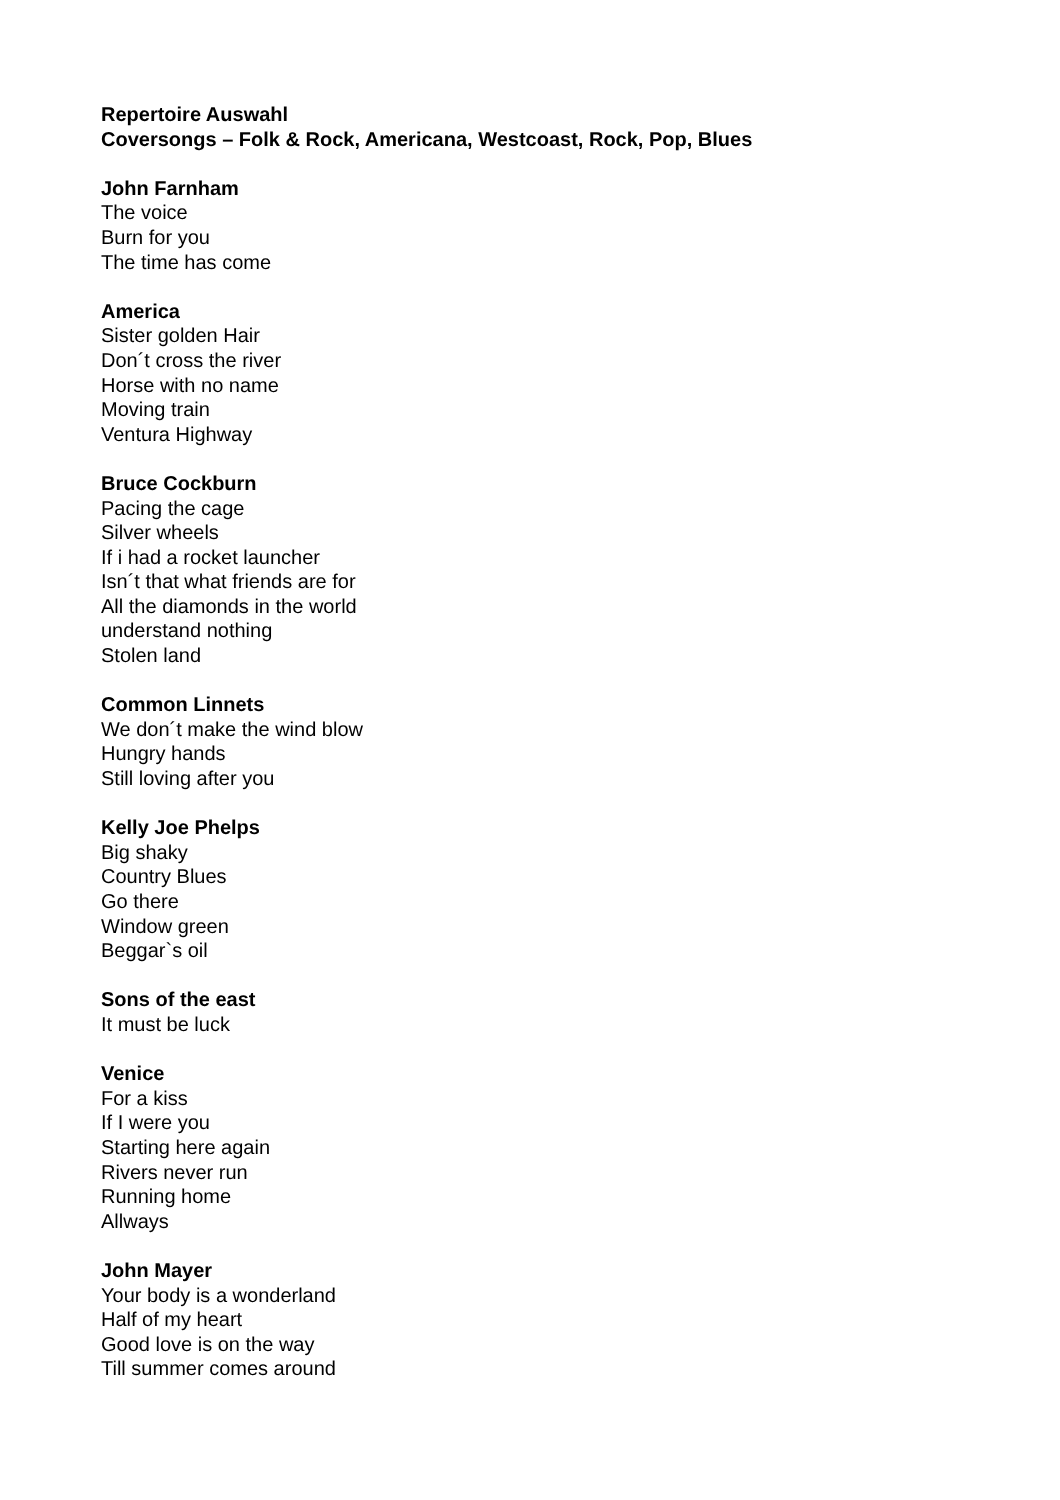Repertoire Auswahl
Coversongs – Folk & Rock, Americana, Westcoast, Rock, Pop, Blues
John Farnham
The voice
Burn for you
The time has come
America
Sister golden Hair
Don´t cross the river
Horse with no name
Moving train
Ventura Highway
Bruce Cockburn
Pacing the cage
Silver wheels
If i had a rocket launcher
Isn´t that what friends are for
All the diamonds in the world
understand nothing
Stolen land
Common Linnets
We don´t make the wind blow
Hungry hands
Still loving after you
Kelly Joe Phelps
Big shaky
Country Blues
Go there
Window green
Beggar`s oil
Sons of the east
It must be luck
Venice
For a kiss
If I were you
Starting here again
Rivers never run
Running home
Allways
John Mayer
Your body is a wonderland
Half of my heart
Good love is on the way
Till summer comes around